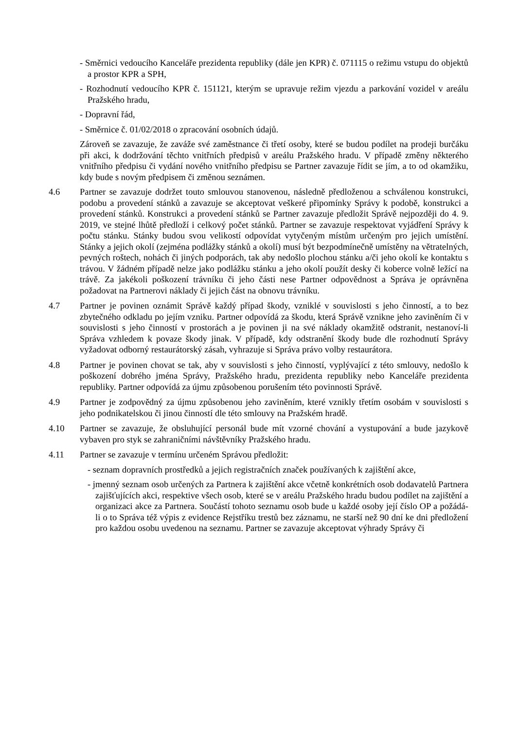- Směrnici vedoucího Kanceláře prezidenta republiky (dále jen KPR) č. 071115 o režimu vstupu do objektů a prostor KPR a SPH,
- Rozhodnutí vedoucího KPR č. 151121, kterým se upravuje režim vjezdu a parkování vozidel v areálu Pražského hradu,
- Dopravní řád,
- Směrnice č. 01/02/2018 o zpracování osobních údajů.
Zároveň se zavazuje, že zaváže své zaměstnance či třetí osoby, které se budou podílet na prodeji burčáku při akci, k dodržování těchto vnitřních předpisů v areálu Pražského hradu. V případě změny některého vnitřního předpisu či vydání nového vnitřního předpisu se Partner zavazuje řídit se jím, a to od okamžiku, kdy bude s novým předpisem či změnou seznámen.
4.6 Partner se zavazuje dodržet touto smlouvou stanovenou, následně předloženou a schválenou konstrukci, podobu a provedení stánků a zavazuje se akceptovat veškeré připomínky Správy k podobě, konstrukci a provedení stánků. Konstrukci a provedení stánků se Partner zavazuje předložit Správě nejpozději do 4. 9. 2019, ve stejné lhůtě předloží i celkový počet stánků. Partner se zavazuje respektovat vyjádření Správy k počtu stánku. Stánky budou svou velikostí odpovídat vytyčeným místům určeným pro jejich umístění. Stánky a jejich okolí (zejména podlážky stánků a okolí) musí být bezpodmínečně umístěny na větratelných, pevných roštech, nohách či jiných podporách, tak aby nedošlo plochou stánku a/či jeho okolí ke kontaktu s trávou. V žádném případě nelze jako podlážku stánku a jeho okolí použít desky či koberce volně ležící na trávě. Za jakékoli poškození trávníku či jeho části nese Partner odpovědnost a Správa je oprávněna požadovat na Partnerovi náklady či jejich část na obnovu trávníku.
4.7 Partner je povinen oznámit Správě každý případ škody, vzniklé v souvislosti s jeho činností, a to bez zbytečného odkladu po jejím vzniku. Partner odpovídá za škodu, která Správě vznikne jeho zaviněním či v souvislosti s jeho činností v prostorách a je povinen ji na své náklady okamžitě odstranit, nestanoví-li Správa vzhledem k povaze škody jinak. V případě, kdy odstranění škody bude dle rozhodnutí Správy vyžadovat odborný restaurátorský zásah, vyhrazuje si Správa právo volby restaurátora.
4.8 Partner je povinen chovat se tak, aby v souvislosti s jeho činností, vyplývající z této smlouvy, nedošlo k poškození dobrého jména Správy, Pražského hradu, prezidenta republiky nebo Kanceláře prezidenta republiky. Partner odpovídá za újmu způsobenou porušením této povinnosti Správě.
4.9 Partner je zodpovědný za újmu způsobenou jeho zaviněním, které vznikly třetím osobám v souvislosti s jeho podnikatelskou či jinou činností dle této smlouvy na Pražském hradě.
4.10 Partner se zavazuje, že obsluhující personál bude mít vzorné chování a vystupování a bude jazykově vybaven pro styk se zahraničními návštěvníky Pražského hradu.
4.11 Partner se zavazuje v termínu určeném Správou předložit:
- seznam dopravních prostředků a jejich registračních značek používaných k zajištění akce,
- jmenný seznam osob určených za Partnera k zajištění akce včetně konkrétních osob dodavatelů Partnera zajišťujících akci, respektive všech osob, které se v areálu Pražského hradu budou podílet na zajištění a organizaci akce za Partnera. Součástí tohoto seznamu osob bude u každé osoby její číslo OP a požádá-li o to Správa též výpis z evidence Rejstříku trestů bez záznamu, ne starší než 90 dní ke dni předložení pro každou osobu uvedenou na seznamu. Partner se zavazuje akceptovat výhrady Správy či